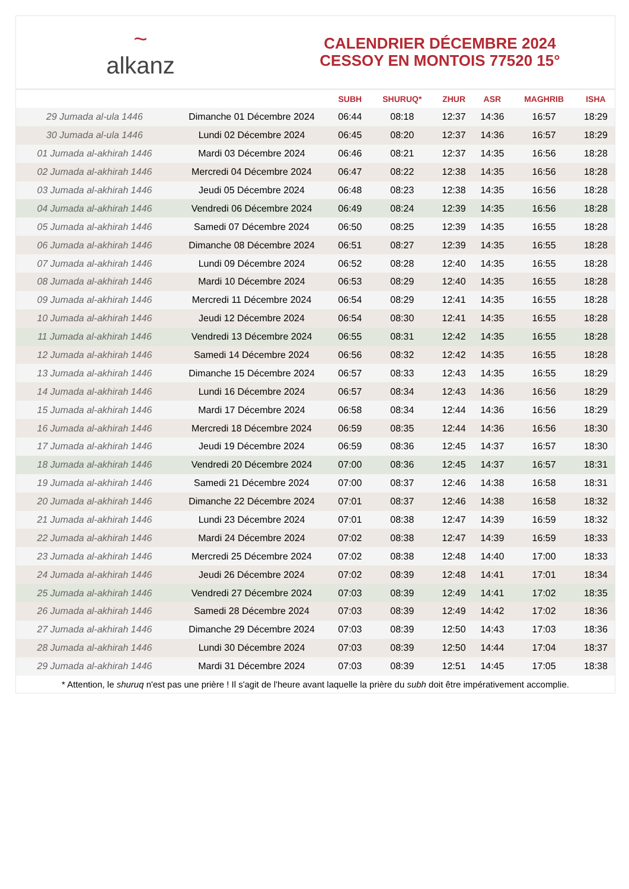~
alkanz
CALENDRIER DÉCEMBRE 2024
CESSOY EN MONTOIS 77520 15°
| | | SUBH | SHURUQ* | ZHUR | ASR | MAGHRIB | ISHA |
| --- | --- | --- | --- | --- | --- | --- | --- |
| 29 Jumada al-ula 1446 | Dimanche 01 Décembre 2024 | 06:44 | 08:18 | 12:37 | 14:36 | 16:57 | 18:29 |
| 30 Jumada al-ula 1446 | Lundi 02 Décembre 2024 | 06:45 | 08:20 | 12:37 | 14:36 | 16:57 | 18:29 |
| 01 Jumada al-akhirah 1446 | Mardi 03 Décembre 2024 | 06:46 | 08:21 | 12:37 | 14:35 | 16:56 | 18:28 |
| 02 Jumada al-akhirah 1446 | Mercredi 04 Décembre 2024 | 06:47 | 08:22 | 12:38 | 14:35 | 16:56 | 18:28 |
| 03 Jumada al-akhirah 1446 | Jeudi 05 Décembre 2024 | 06:48 | 08:23 | 12:38 | 14:35 | 16:56 | 18:28 |
| 04 Jumada al-akhirah 1446 | Vendredi 06 Décembre 2024 | 06:49 | 08:24 | 12:39 | 14:35 | 16:56 | 18:28 |
| 05 Jumada al-akhirah 1446 | Samedi 07 Décembre 2024 | 06:50 | 08:25 | 12:39 | 14:35 | 16:55 | 18:28 |
| 06 Jumada al-akhirah 1446 | Dimanche 08 Décembre 2024 | 06:51 | 08:27 | 12:39 | 14:35 | 16:55 | 18:28 |
| 07 Jumada al-akhirah 1446 | Lundi 09 Décembre 2024 | 06:52 | 08:28 | 12:40 | 14:35 | 16:55 | 18:28 |
| 08 Jumada al-akhirah 1446 | Mardi 10 Décembre 2024 | 06:53 | 08:29 | 12:40 | 14:35 | 16:55 | 18:28 |
| 09 Jumada al-akhirah 1446 | Mercredi 11 Décembre 2024 | 06:54 | 08:29 | 12:41 | 14:35 | 16:55 | 18:28 |
| 10 Jumada al-akhirah 1446 | Jeudi 12 Décembre 2024 | 06:54 | 08:30 | 12:41 | 14:35 | 16:55 | 18:28 |
| 11 Jumada al-akhirah 1446 | Vendredi 13 Décembre 2024 | 06:55 | 08:31 | 12:42 | 14:35 | 16:55 | 18:28 |
| 12 Jumada al-akhirah 1446 | Samedi 14 Décembre 2024 | 06:56 | 08:32 | 12:42 | 14:35 | 16:55 | 18:28 |
| 13 Jumada al-akhirah 1446 | Dimanche 15 Décembre 2024 | 06:57 | 08:33 | 12:43 | 14:35 | 16:55 | 18:29 |
| 14 Jumada al-akhirah 1446 | Lundi 16 Décembre 2024 | 06:57 | 08:34 | 12:43 | 14:36 | 16:56 | 18:29 |
| 15 Jumada al-akhirah 1446 | Mardi 17 Décembre 2024 | 06:58 | 08:34 | 12:44 | 14:36 | 16:56 | 18:29 |
| 16 Jumada al-akhirah 1446 | Mercredi 18 Décembre 2024 | 06:59 | 08:35 | 12:44 | 14:36 | 16:56 | 18:30 |
| 17 Jumada al-akhirah 1446 | Jeudi 19 Décembre 2024 | 06:59 | 08:36 | 12:45 | 14:37 | 16:57 | 18:30 |
| 18 Jumada al-akhirah 1446 | Vendredi 20 Décembre 2024 | 07:00 | 08:36 | 12:45 | 14:37 | 16:57 | 18:31 |
| 19 Jumada al-akhirah 1446 | Samedi 21 Décembre 2024 | 07:00 | 08:37 | 12:46 | 14:38 | 16:58 | 18:31 |
| 20 Jumada al-akhirah 1446 | Dimanche 22 Décembre 2024 | 07:01 | 08:37 | 12:46 | 14:38 | 16:58 | 18:32 |
| 21 Jumada al-akhirah 1446 | Lundi 23 Décembre 2024 | 07:01 | 08:38 | 12:47 | 14:39 | 16:59 | 18:32 |
| 22 Jumada al-akhirah 1446 | Mardi 24 Décembre 2024 | 07:02 | 08:38 | 12:47 | 14:39 | 16:59 | 18:33 |
| 23 Jumada al-akhirah 1446 | Mercredi 25 Décembre 2024 | 07:02 | 08:38 | 12:48 | 14:40 | 17:00 | 18:33 |
| 24 Jumada al-akhirah 1446 | Jeudi 26 Décembre 2024 | 07:02 | 08:39 | 12:48 | 14:41 | 17:01 | 18:34 |
| 25 Jumada al-akhirah 1446 | Vendredi 27 Décembre 2024 | 07:03 | 08:39 | 12:49 | 14:41 | 17:02 | 18:35 |
| 26 Jumada al-akhirah 1446 | Samedi 28 Décembre 2024 | 07:03 | 08:39 | 12:49 | 14:42 | 17:02 | 18:36 |
| 27 Jumada al-akhirah 1446 | Dimanche 29 Décembre 2024 | 07:03 | 08:39 | 12:50 | 14:43 | 17:03 | 18:36 |
| 28 Jumada al-akhirah 1446 | Lundi 30 Décembre 2024 | 07:03 | 08:39 | 12:50 | 14:44 | 17:04 | 18:37 |
| 29 Jumada al-akhirah 1446 | Mardi 31 Décembre 2024 | 07:03 | 08:39 | 12:51 | 14:45 | 17:05 | 18:38 |
* Attention, le shuruq n'est pas une prière ! Il s'agit de l'heure avant laquelle la prière du subh doit être impérativement accomplie.